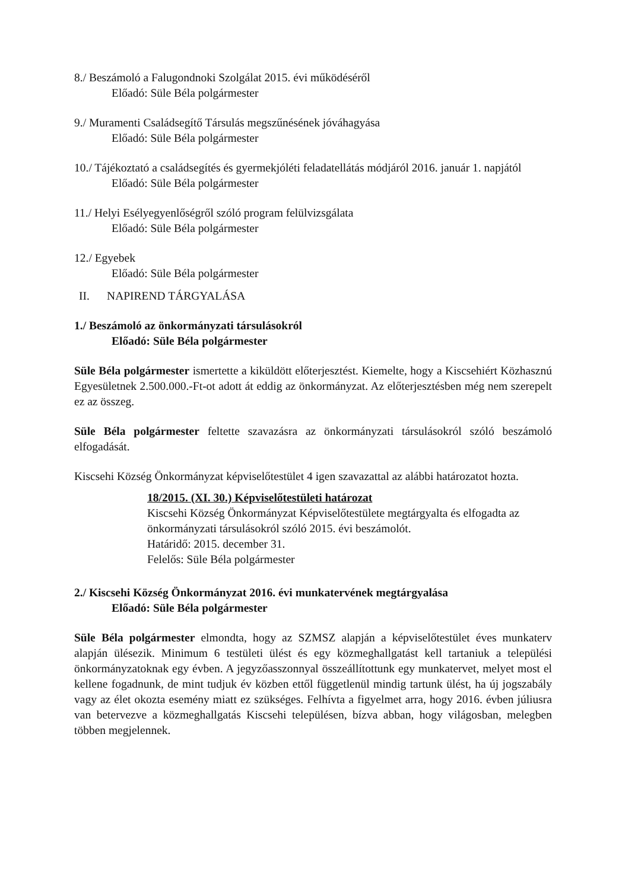8./ Beszámoló a Falugondnoki Szolgálat 2015. évi működéséről
Előadó: Süle Béla polgármester
9./ Muramenti Családsegítő Társulás megszűnésének jóváhagyása
Előadó: Süle Béla polgármester
10./ Tájékoztató a családsegítés és gyermekjóléti feladatellátás módjáról 2016. január 1. napjától
Előadó: Süle Béla polgármester
11./ Helyi Esélyegyenlőségről szóló program felülvizsgálata
Előadó: Süle Béla polgármester
12./ Egyebek
Előadó: Süle Béla polgármester
II. NAPIREND TÁRGYALÁSA
1./ Beszámoló az önkormányzati társulásokról
Előadó: Süle Béla polgármester
Süle Béla polgármester ismertette a kiküldött előterjesztést. Kiemelte, hogy a Kiscsehiért Közhasznú Egyesületnek 2.500.000.-Ft-ot adott át eddig az önkormányzat. Az előterjesztésben még nem szerepelt ez az összeg.
Süle Béla polgármester feltette szavazásra az önkormányzati társulásokról szóló beszámoló elfogadását.
Kiscsehi Község Önkormányzat képviselőtestület 4 igen szavazattal az alábbi határozatot hozta.
18/2015. (XI. 30.) Képviselőtestületi határozat
Kiscsehi Község Önkormányzat Képviselőtestülete megtárgyalta és elfogadta az önkormányzati társulásokról szóló 2015. évi beszámolót.
Határidő: 2015. december 31.
Felelős: Süle Béla polgármester
2./ Kiscsehi Község Önkormányzat 2016. évi munkatervének megtárgyalása
Előadó: Süle Béla polgármester
Süle Béla polgármester elmondta, hogy az SZMSZ alapján a képviselőtestület éves munkaterv alapján ülésezik. Minimum 6 testületi ülést és egy közmeghallgatást kell tartaniuk a települési önkormányzatoknak egy évben. A jegyzőasszonnyal összeállítottunk egy munkatervet, melyet most el kellene fogadnunk, de mint tudjuk év közben ettől függetlenül mindig tartunk ülést, ha új jogszabály vagy az élet okozta esemény miatt ez szükséges. Felhívta a figyelmet arra, hogy 2016. évben júliusra van betervezve a közmeghallgatás Kiscsehi településen, bízva abban, hogy világosban, melegben többen megjelennek.